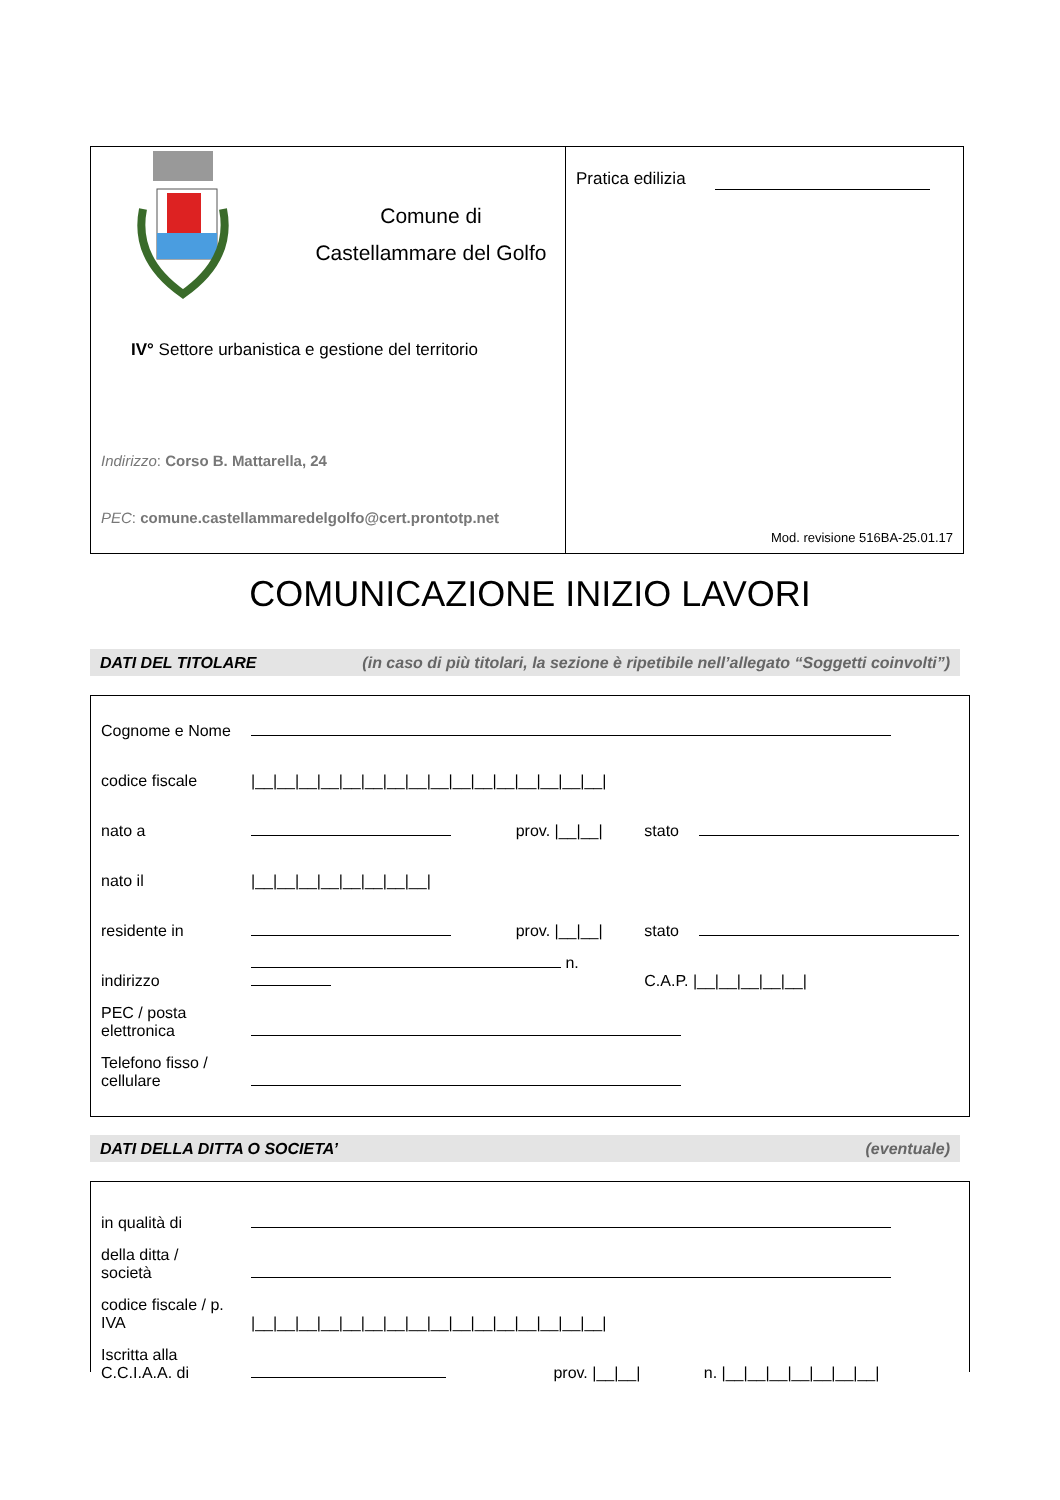Comune di
Castellammare del Golfo
IV° Settore urbanistica e gestione del territorio
Indirizzo: Corso B. Mattarella, 24
PEC: comune.castellammaredelgolfo@cert.prontotp.net
Pratica edilizia
Mod. revisione 516BA-25.01.17
COMUNICAZIONE INIZIO LAVORI
DATI DEL TITOLARE (in caso di più titolari, la sezione è ripetibile nell’allegato “Soggetti coinvolti”)
| Cognome e Nome | | | | |
| codice fiscale | /__/__/__/__/__/__/__/__/__/__/__/__/__/__/__/__/ | | | |
| nato a | | prov. /__/__/ | stato | |
| nato il | /__/__/__/__/__/__/__/__/ | | | |
| residente in | | prov. /__/__/ | stato | |
| indirizzo | n. | | C.A.P. /__/__/__/__/__/ | |
| PEC / posta elettronica | | | | |
| Telefono fisso / cellulare | | | | |
DATI DELLA DITTA O SOCIETA’ (eventuale)
| in qualità di | | | |
| della ditta / società | | | |
| codice fiscale / p. IVA | /__/__/__/__/__/__/__/__/__/__/__/__/__/__/__/__/ | | |
| Iscritta alla C.C.I.A.A. di | | prov. /__/__/ | n. /__/__/__/__/__/__/__/ |